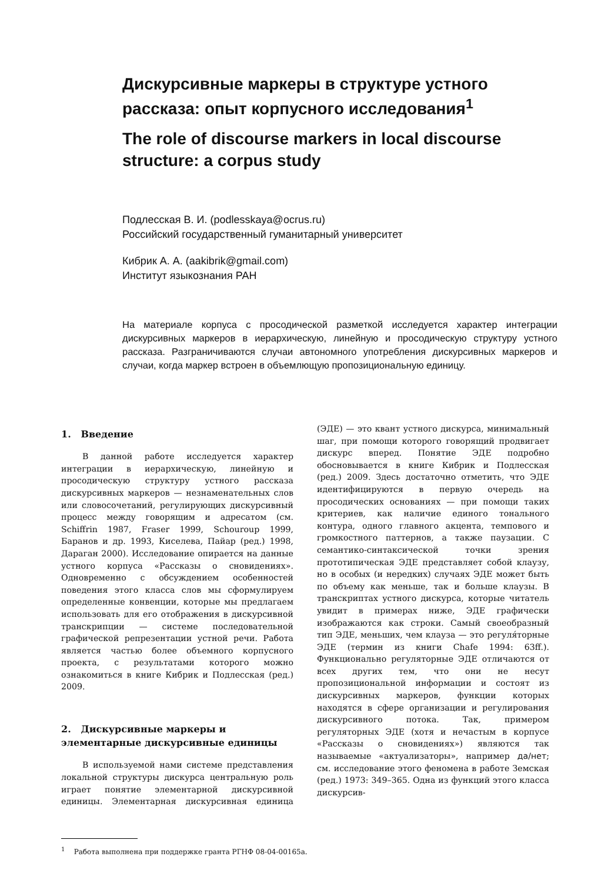Дискурсивные маркеры в структуре устного рассказа: опыт корпусного исследования<sup>1</sup>
The role of discourse markers in local discourse structure: a corpus study
Подлесская В. И. (podlesskaya@ocrus.ru)
Российский государственный гуманитарный университет
Кибрик А. А. (aakibrik@gmail.com)
Институт языкознания РАН
На материале корпуса с просодической разметкой исследуется характер интеграции дискурсивных маркеров в иерархическую, линейную и просодическую структуру устного рассказа. Разграничиваются случаи автономного употребления дискурсивных маркеров и случаи, когда маркер встроен в объемлющую пропозициональную единицу.
1. Введение
В данной работе исследуется характер интеграции в иерархическую, линейную и просодическую структуру устного рассказа дискурсивных маркеров — незнаменательных слов или словосочетаний, регулирующих дискурсивный процесс между говорящим и адресатом (см. Schiffrin 1987, Fraser 1999, Schouroup 1999, Баранов и др. 1993, Киселева, Пайар (ред.) 1998, Дараган 2000). Исследование опирается на данные устного корпуса «Рассказы о сновидениях». Одновременно с обсуждением особенностей поведения этого класса слов мы сформулируем определенные конвенции, которые мы предлагаем использовать для его отображения в дискурсивной транскрипции — системе последовательной графической репрезентации устной речи. Работа является частью более объемного корпусного проекта, с результатами которого можно ознакомиться в книге Кибрик и Подлесская (ред.) 2009.
2. Дискурсивные маркеры и элементарные дискурсивные единицы
В используемой нами системе представления локальной структуры дискурса центральную роль играет понятие элементарной дискурсивной единицы. Элементарная дискурсивная единица (ЭДЕ) — это квант устного дискурса, минимальный шаг, при помощи которого говорящий продвигает дискурс вперед. Понятие ЭДЕ подробно обосновывается в книге Кибрик и Подлесская (ред.) 2009. Здесь достаточно отметить, что ЭДЕ идентифицируются в первую очередь на просодических основаниях — при помощи таких критериев, как наличие единого тонального контура, одного главного акцента, темпового и громкостного паттернов, а также паузации. С семантико-синтаксической точки зрения прототипическая ЭДЕ представляет собой клаузу, но в особых (и нередких) случаях ЭДЕ может быть по объему как меньше, так и больше клаузы. В транскриптах устного дискурса, которые читатель увидит в примерах ниже, ЭДЕ графически изображаются как строки. Самый своеобразный тип ЭДЕ, меньших, чем клауза — это регуля́торные ЭДЕ (термин из книги Chafe 1994: 63ff.). Функционально регуляторные ЭДЕ отличаются от всех других тем, что они не несут пропозициональной информации и состоят из дискурсивных маркеров, функции которых находятся в сфере организации и регулирования дискурсивного потока. Так, примером регуляторных ЭДЕ (хотя и нечастым в корпусе «Рассказы о сновидениях») являются так называемые «актуализаторы», например да/нет; см. исследование этого феномена в работе Земская (ред.) 1973: 349–365. Одна из функций этого класса дискурсив-
<sup>1</sup> Работа выполнена при поддержке гранта РГНФ 08-04-00165а.